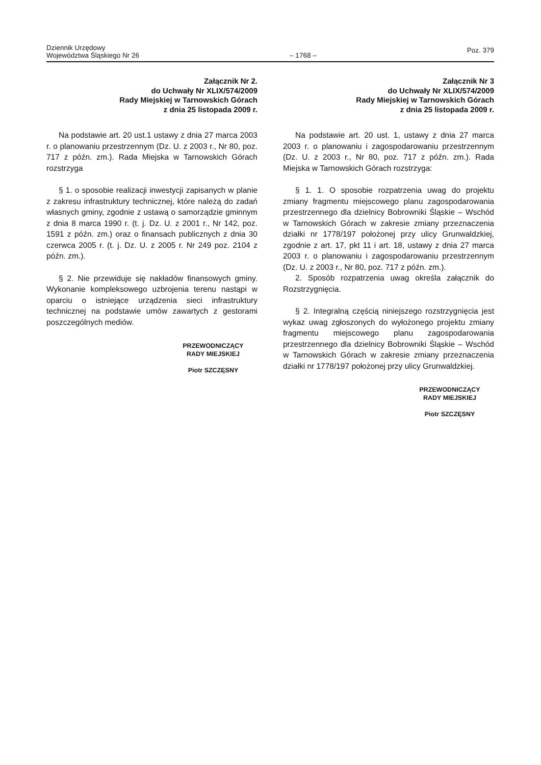Dziennik Urzędowy
Województwa Śląskiego Nr 26
– 1768 –
Poz. 379
Załącznik Nr 2.
do Uchwały Nr XLIX/574/2009
Rady Miejskiej w Tarnowskich Górach
z dnia 25 listopada 2009 r.
Na podstawie art. 20 ust.1 ustawy z dnia 27 marca 2003 r. o planowaniu przestrzennym (Dz. U. z 2003 r., Nr 80, poz. 717 z późn. zm.). Rada Miejska w Tarnowskich Górach rozstrzyga
§ 1. o sposobie realizacji inwestycji zapisanych w planie z zakresu infrastruktury technicznej, które należą do zadań własnych gminy, zgodnie z ustawą o samorządzie gminnym z dnia 8 marca 1990 r. (t. j. Dz. U. z 2001 r., Nr 142, poz. 1591 z późn. zm.) oraz o finansach publicznych z dnia 30 czerwca 2005 r. (t. j. Dz. U. z 2005 r. Nr 249 poz. 2104 z późn. zm.).
§ 2. Nie przewiduje się nakładów finansowych gminy. Wykonanie kompleksowego uzbrojenia terenu nastąpi w oparciu o istniejące urządzenia sieci infrastruktury technicznej na podstawie umów zawartych z gestorami poszczególnych mediów.
PRZEWODNICZĄCY
RADY MIEJSKIEJ
Piotr SZCZĘSNY
Załącznik Nr 3
do Uchwały Nr XLIX/574/2009
Rady Miejskiej w Tarnowskich Górach
z dnia 25 listopada 2009 r.
Na podstawie art. 20 ust. 1, ustawy z dnia 27 marca 2003 r. o planowaniu i zagospodarowaniu przestrzennym (Dz. U. z 2003 r., Nr 80, poz. 717 z późn. zm.). Rada Miejska w Tarnowskich Górach rozstrzyga:
§ 1. 1. O sposobie rozpatrzenia uwag do projektu zmiany fragmentu miejscowego planu zagospodarowania przestrzennego dla dzielnicy Bobrowniki Śląskie – Wschód w Tarnowskich Górach w zakresie zmiany przeznaczenia działki nr 1778/197 położonej przy ulicy Grunwaldzkiej, zgodnie z art. 17, pkt 11 i art. 18, ustawy z dnia 27 marca 2003 r. o planowaniu i zagospodarowaniu przestrzennym (Dz. U. z 2003 r., Nr 80, poz. 717 z późn. zm.).
2. Sposób rozpatrzenia uwag określa załącznik do Rozstrzygnięcia.
§ 2. Integralną częścią niniejszego rozstrzygnięcia jest wykaz uwag zgłoszonych do wyłożonego projektu zmiany fragmentu miejscowego planu zagospodarowania przestrzennego dla dzielnicy Bobrowniki Śląskie – Wschód w Tarnowskich Górach w zakresie zmiany przeznaczenia działki nr 1778/197 położonej przy ulicy Grunwaldzkiej.
PRZEWODNICZĄCY
RADY MIEJSKIEJ
Piotr SZCZĘSNY